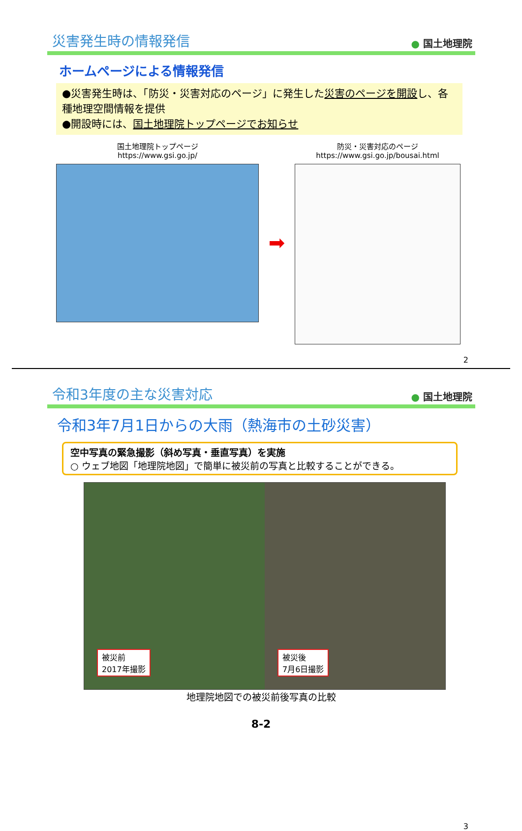災害発生時の情報発信
● 国土地理院
ホームページによる情報発信
●災害発生時は、「防災・災害対応のページ」に発生した災害のページを開設し、各種地理空間情報を提供
●開設時には、国土地理院トップページでお知らせ
国土地理院トップページ
https://www.gsi.go.jp/
➡
防災・災害対応のページ
https://www.gsi.go.jp/bousai.html
2
令和3年度の主な災害対応
● 国土地理院
令和3年7月1日からの大雨（熱海市の土砂災害）
空中写真の緊急撮影（斜め写真・垂直写真）を実施
○ ウェブ地図「地理院地図」で簡単に被災前の写真と比較することができる。
被災前
2017年撮影
被災後
7月6日撮影
地理院地図での被災前後写真の比較
3
8-2